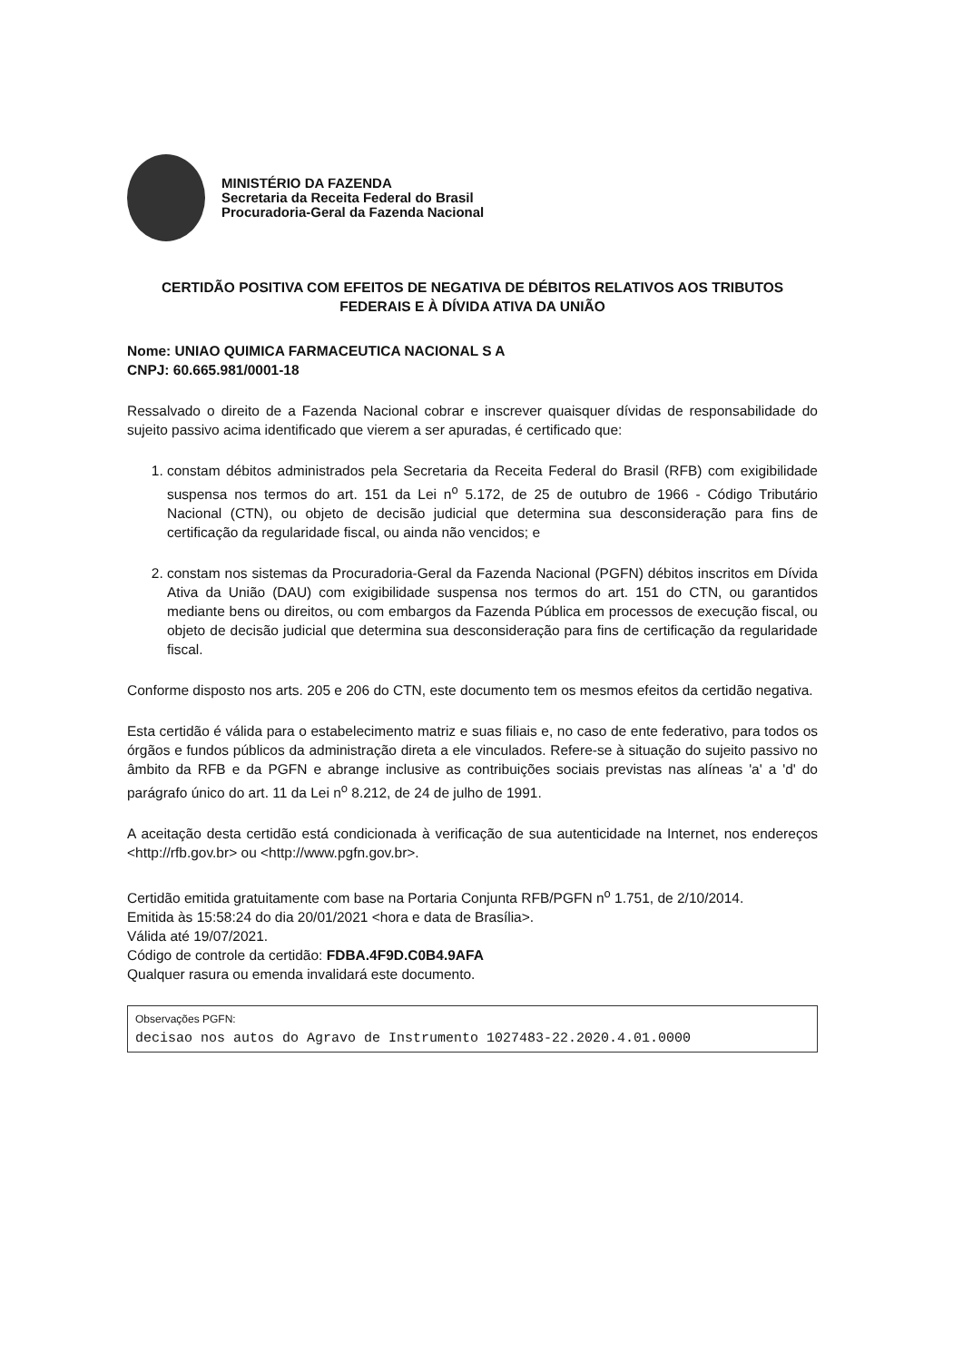MINISTÉRIO DA FAZENDA
Secretaria da Receita Federal do Brasil
Procuradoria-Geral da Fazenda Nacional
CERTIDÃO POSITIVA COM EFEITOS DE NEGATIVA DE DÉBITOS RELATIVOS AOS TRIBUTOS FEDERAIS E À DÍVIDA ATIVA DA UNIÃO
Nome: UNIAO QUIMICA FARMACEUTICA NACIONAL S A
CNPJ: 60.665.981/0001-18
Ressalvado o direito de a Fazenda Nacional cobrar e inscrever quaisquer dívidas de responsabilidade do sujeito passivo acima identificado que vierem a ser apuradas, é certificado que:
1. constam débitos administrados pela Secretaria da Receita Federal do Brasil (RFB) com exigibilidade suspensa nos termos do art. 151 da Lei n<sup>o</sup> 5.172, de 25 de outubro de 1966 - Código Tributário Nacional (CTN), ou objeto de decisão judicial que determina sua desconsideração para fins de certificação da regularidade fiscal, ou ainda não vencidos; e
2. constam nos sistemas da Procuradoria-Geral da Fazenda Nacional (PGFN) débitos inscritos em Dívida Ativa da União (DAU) com exigibilidade suspensa nos termos do art. 151 do CTN, ou garantidos mediante bens ou direitos, ou com embargos da Fazenda Pública em processos de execução fiscal, ou objeto de decisão judicial que determina sua desconsideração para fins de certificação da regularidade fiscal.
Conforme disposto nos arts. 205 e 206 do CTN, este documento tem os mesmos efeitos da certidão negativa.
Esta certidão é válida para o estabelecimento matriz e suas filiais e, no caso de ente federativo, para todos os órgãos e fundos públicos da administração direta a ele vinculados. Refere-se à situação do sujeito passivo no âmbito da RFB e da PGFN e abrange inclusive as contribuições sociais previstas nas alíneas 'a' a 'd' do parágrafo único do art. 11 da Lei n<sup>o</sup> 8.212, de 24 de julho de 1991.
A aceitação desta certidão está condicionada à verificação de sua autenticidade na Internet, nos endereços <http://rfb.gov.br> ou <http://www.pgfn.gov.br>.
Certidão emitida gratuitamente com base na Portaria Conjunta RFB/PGFN n<sup>o</sup> 1.751, de 2/10/2014.
Emitida às 15:58:24 do dia 20/01/2021 <hora e data de Brasília>.
Válida até 19/07/2021.
Código de controle da certidão: FDBA.4F9D.C0B4.9AFA
Qualquer rasura ou emenda invalidará este documento.
Observações PGFN:
decisao nos autos do Agravo de Instrumento 1027483-22.2020.4.01.0000